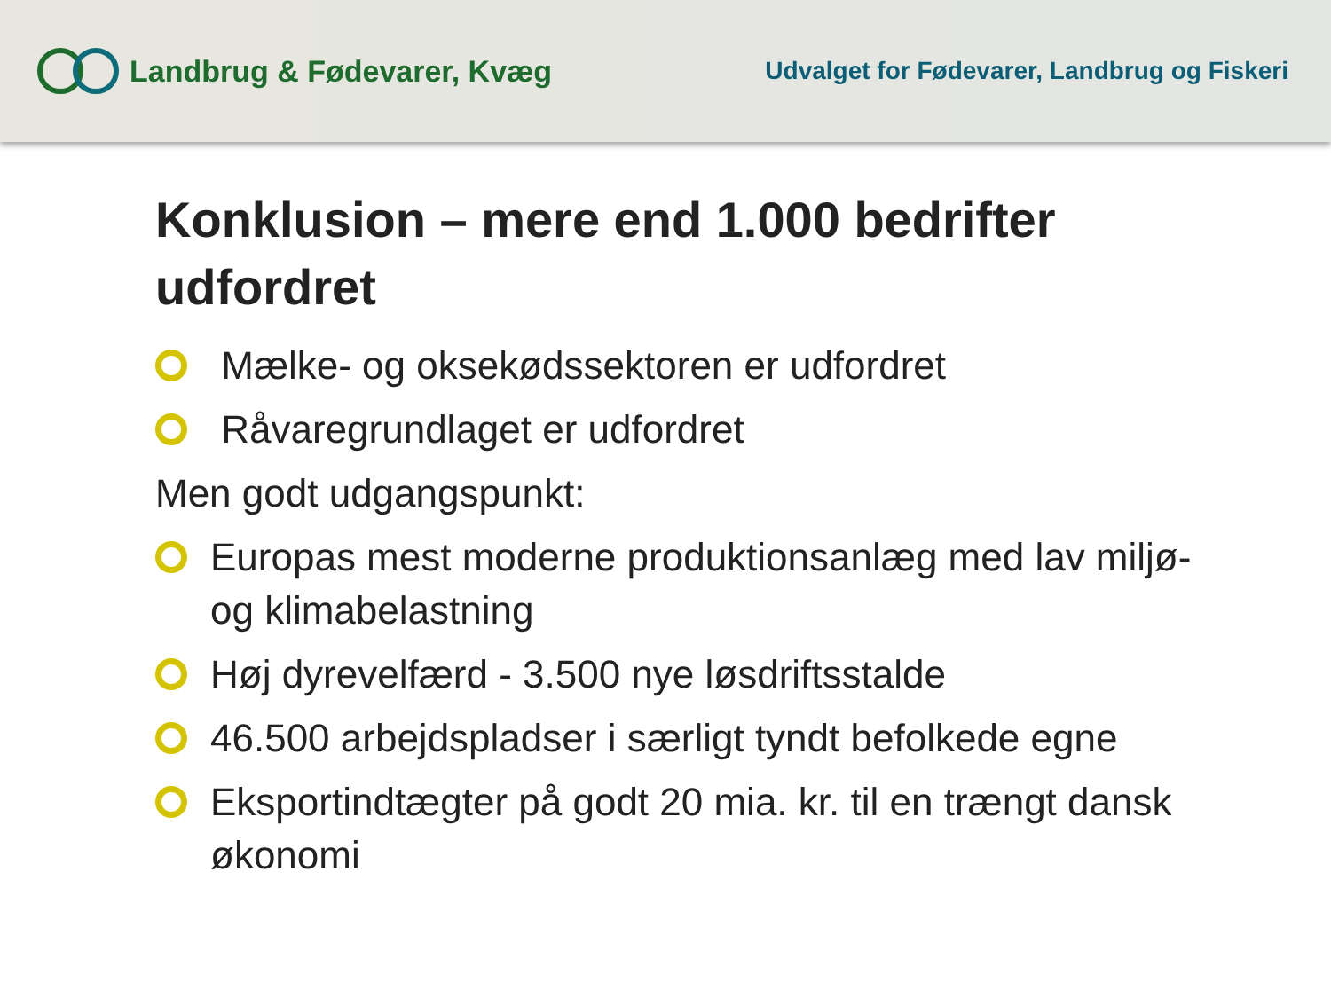Landbrug & Fødevarer, Kvæg
Udvalget for Fødevarer, Landbrug og Fiskeri
Konklusion – mere end 1.000 bedrifter udfordret
Mælke- og oksekødssektoren er udfordret
Råvaregrundlaget er udfordret
Men godt udgangspunkt:
Europas mest moderne produktionsanlæg med lav miljø- og klimabelastning
Høj dyrevelfærd - 3.500 nye løsdriftsstalde
46.500 arbejdspladser i særligt tyndt befolkede egne
Eksportindtægter på godt 20 mia. kr. til en trængt dansk økonomi